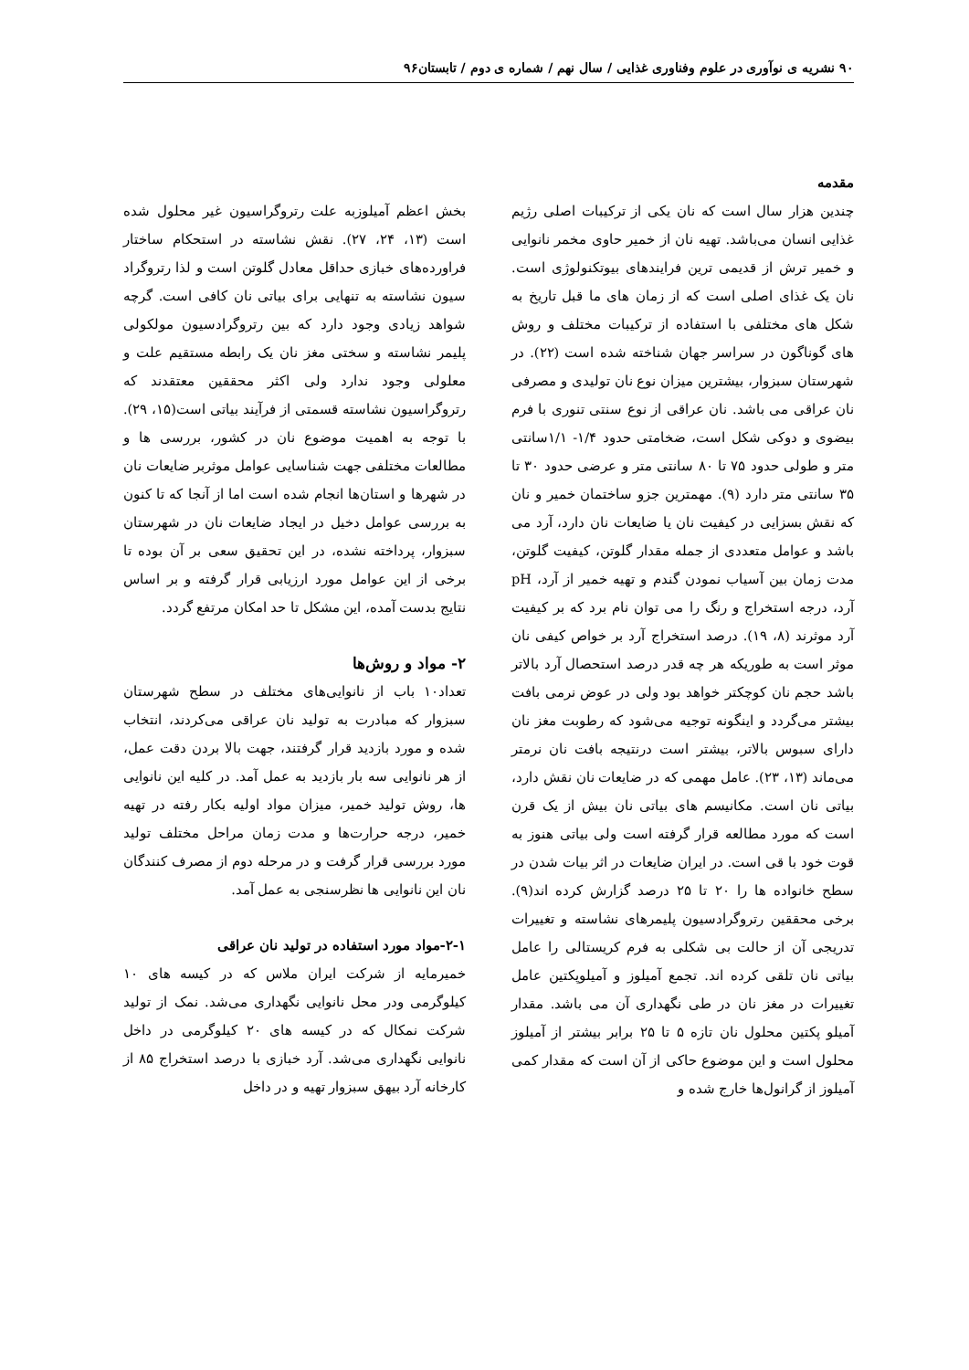۹۰ نشریه ی نوآوری در علوم وفناوری غذایی / سال نهم / شماره ی دوم / تابستان۹۶
مقدمه
چندین هزار سال است که نان یکی از ترکیبات اصلی رژیم غذایی انسان می‌باشد. تهیه نان از خمیر حاوی مخمر نانوایی و خمیر ترش از قدیمی ترین فرایندهای بیوتکنولوژی است. نان یک غذای اصلی است که از زمان های ما قبل تاریخ به شکل های مختلفی با استفاده از ترکیبات مختلف و روش های گوناگون در سراسر جهان شناخته شده است (۲۲). در شهرستان سبزوار، بیشترین میزان نوع نان تولیدی و مصرفی نان عراقی می باشد. نان عراقی از نوع سنتی تنوری با فرم بیضوی و دوکی شکل است، ضخامتی حدود ۱/۴- ۱/۱سانتی متر و طولی حدود ۷۵ تا ۸۰ سانتی متر و عرضی حدود ۳۰ تا ۳۵ سانتی متر دارد (۹). مهمترین جزو ساختمان خمیر و نان که نقش بسزایی در کیفیت نان یا ضایعات نان دارد، آرد می باشد و عوامل متعددی از جمله مقدار گلوتن، کیفیت گلوتن، مدت زمان بین آسیاب نمودن گندم و تهیه خمیر از آرد، pH آرد، درجه استخراج و رنگ را می توان نام برد که بر کیفیت آرد موثرند (۸، ۱۹). درصد استخراج آرد بر خواص کیفی نان موثر است به طوریکه هر چه قدر درصد استحصال آرد بالاتر باشد حجم نان کوچکتر خواهد بود ولی در عوض نرمی بافت بیشتر می‌گردد و اینگونه توجیه می‌شود که رطوبت مغز نان دارای سبوس بالاتر، بیشتر است درنتیجه بافت نان نرمتر می‌ماند (۱۳، ۲۳). عامل مهمی که در ضایعات نان نقش دارد، بیاتی نان است. مکانیسم های بیاتی نان بیش از یک قرن است که مورد مطالعه قرار گرفته است ولی بیاتی هنوز به قوت خود با قی است. در ایران ضایعات در اثر بیات شدن در سطح خانواده ها را ۲۰ تا ۲۵ درصد گزارش کرده اند(۹). برخی محققین رتروگرادسیون پلیمرهای نشاسته و تغییرات تدریجی آن از حالت بی شکلی به فرم کریستالی را عامل بیاتی نان تلقی کرده اند. تجمع آمیلوز و آمیلوپکتین عامل تغییرات در مغز نان در طی نگهداری آن می باشد. مقدار آمیلو پکتین محلول نان تازه ۵ تا ۲۵ برابر بیشتر از آمیلوز محلول است و این موضوع حاکی از آن است که مقدار کمی آمیلوز از گرانول‌ها خارج شده و
بخش اعظم آمیلوزبه علت رتروگراسیون غیر محلول شده است (۱۳، ۲۴، ۲۷). نقش نشاسته در استحکام ساختار فراورده‌های خبازی حداقل معادل گلوتن است و لذا رتروگراد سیون نشاسته به تنهایی برای بیاتی نان کافی است. گرچه شواهد زیادی وجود دارد که بین رتروگرادسیون مولکولی پلیمر نشاسته و سختی مغز نان یک رابطه مستقیم علت و معلولی وجود ندارد ولی اکثر محققین معتقدند که رتروگراسیون نشاسته قسمتی از فرآیند بیاتی است(۱۵، ۲۹). با توجه به اهمیت موضوع نان در کشور، بررسی ها و مطالعات مختلفی جهت شناسایی عوامل موثربر ضایعات نان در شهرها و استان‌ها انجام شده است اما از آنجا که تا کنون به بررسی عوامل دخیل در ایجاد ضایعات نان در شهرستان سبزوار، پرداخته نشده، در این تحقیق سعی بر آن بوده تا برخی از این عوامل مورد ارزیابی قرار گرفته و بر اساس نتایج بدست آمده، این مشکل تا حد امکان مرتفع گردد.
۲- مواد و روش‌ها
تعداد۱۰ باب از نانوایی‌های مختلف در سطح شهرستان سبزوار که مبادرت به تولید نان عراقی می‌کردند، انتخاب شده و مورد بازدید قرار گرفتند، جهت بالا بردن دقت عمل، از هر نانوایی سه بار بازدید به عمل آمد. در کلیه این نانوایی ها، روش تولید خمیر، میزان مواد اولیه بکار رفته در تهیه خمیر، درجه حرارت‌ها و مدت زمان مراحل مختلف تولید مورد بررسی قرار گرفت و در مرحله دوم از مصرف کنندگان نان این نانوایی ها نظرسنجی به عمل آمد.
۲-۱-مواد مورد استفاده در تولید نان عراقی
خمیرمایه از شرکت ایران ملاس که در کیسه های ۱۰ کیلوگرمی ودر محل نانوایی نگهداری می‌شد. نمک از تولید شرکت نمکال که در کیسه های ۲۰ کیلوگرمی در داخل نانوایی نگهداری می‌شد. آرد خبازی با درصد استخراج ۸۵ از کارخانه آرد بیهق سبزوار تهیه و در داخل